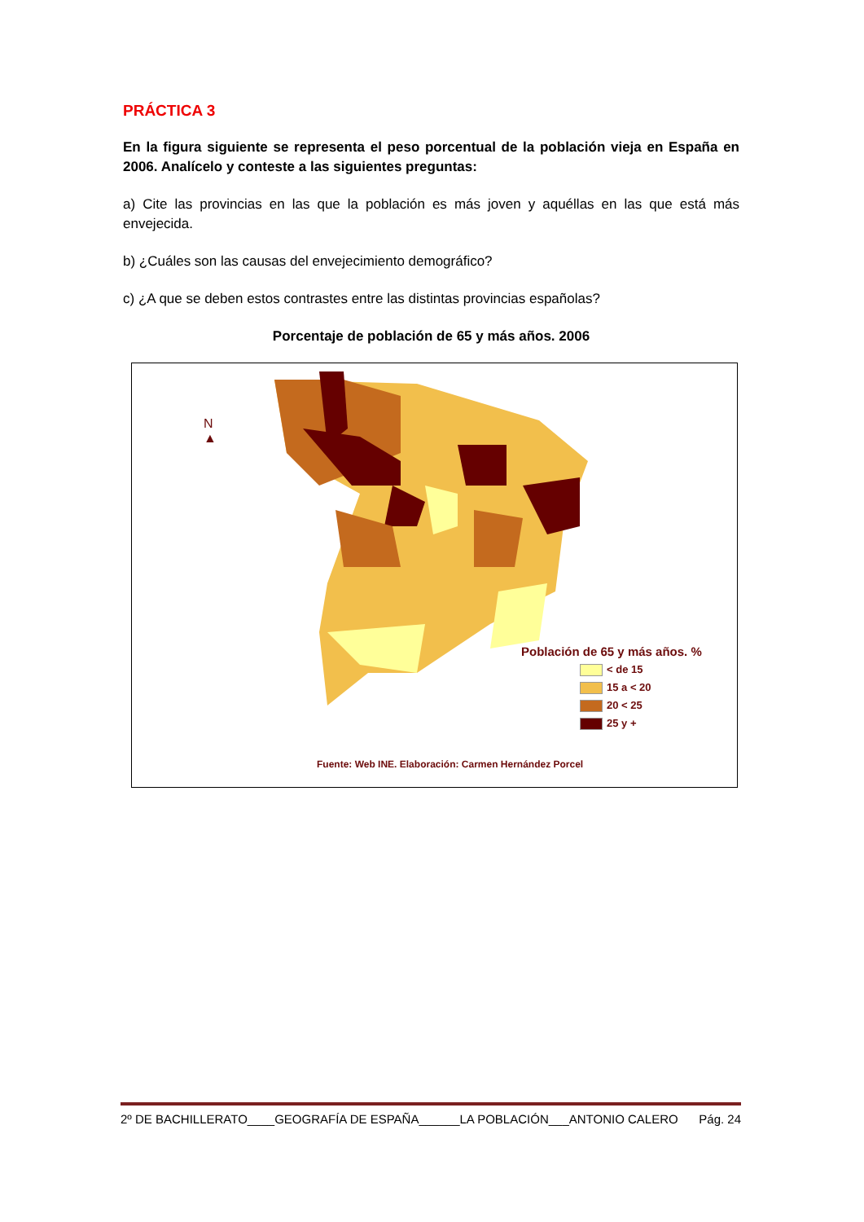PRÁCTICA 3
En la figura siguiente se representa el peso porcentual de la población vieja en España en 2006. Analícelo y conteste a las siguientes preguntas:
a) Cite las provincias en las que la población es más joven y aquéllas en las que está más envejecida.
b) ¿Cuáles son las causas del envejecimiento demográfico?
c) ¿A que se deben estos contrastes entre las distintas provincias españolas?
Porcentaje de población de 65 y más años. 2006
N
▲
Población de 65 y más años. %
< de 15
15 a < 20
20 < 25
25 y +
Fuente: Web INE. Elaboración: Carmen Hernández Porcel
2º DE BACHILLERATO____GEOGRAFÍA DE ESPAÑA______LA POBLACIÓN___ANTONIO CALERO Pág. 24